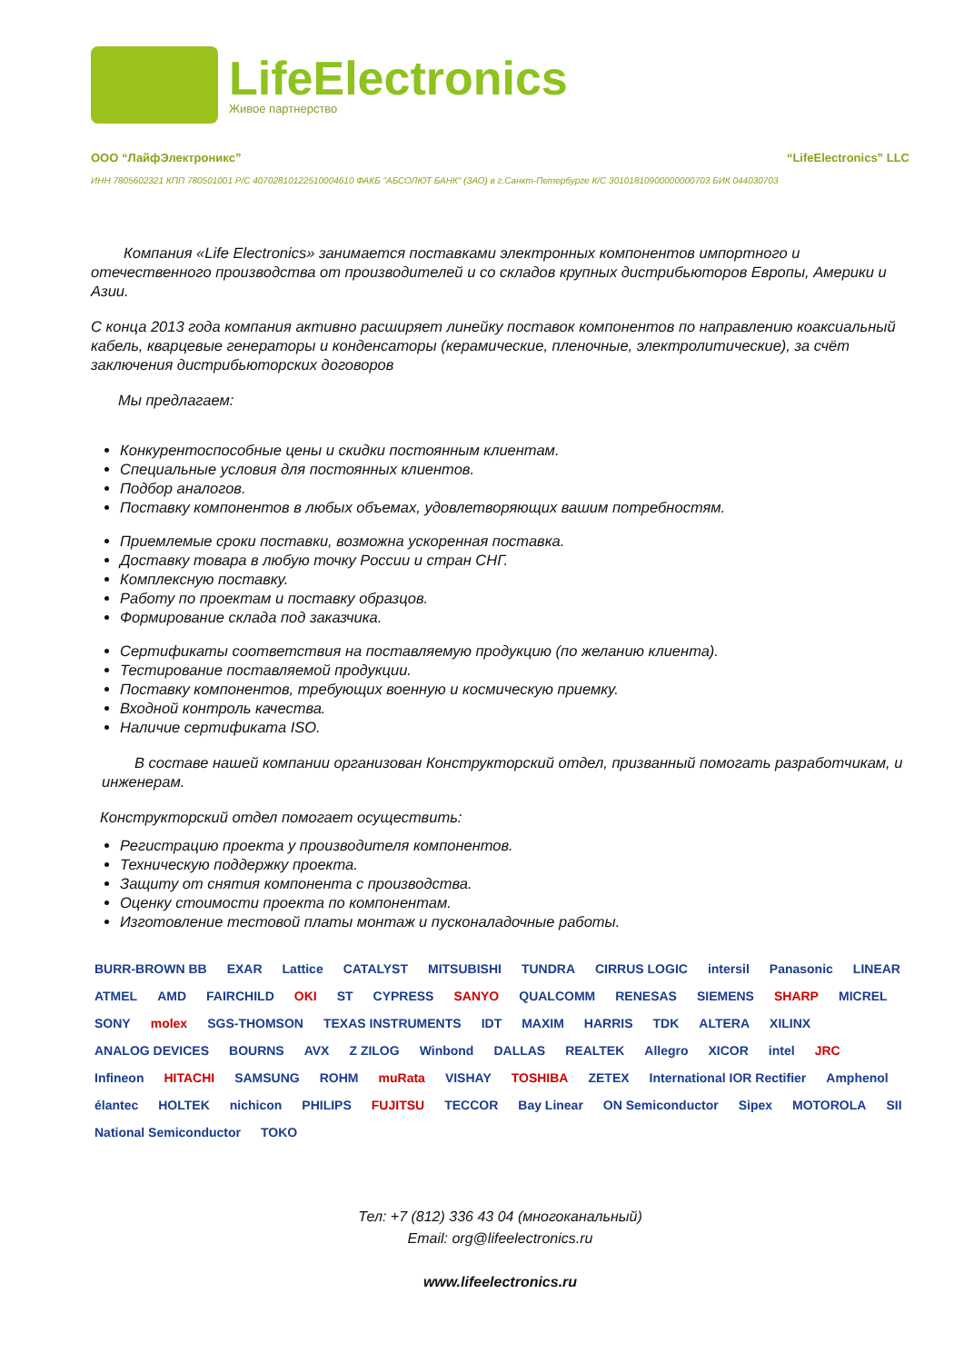LifeElectronics
Живое партнерство
ООО “ЛайфЭлектроникс” “LifeElectronics” LLC
ИНН 7805602321 КПП 780501001 Р/С 40702810122510004610 ФАКБ "АБСОЛЮТ БАНК" (ЗАО) в г.Санкт-Петербурге К/С 30101810900000000703 БИК 044030703
Компания «Life Electronics» занимается поставками электронных компонентов импортного и отечественного производства от производителей и со складов крупных дистрибьюторов Европы, Америки и Азии.
С конца 2013 года компания активно расширяет линейку поставок компонентов по направлению коаксиальный кабель, кварцевые генераторы и конденсаторы (керамические, пленочные, электролитические), за счёт заключения дистрибьюторских договоров
Мы предлагаем:
Конкурентоспособные цены и скидки постоянным клиентам.
Специальные условия для постоянных клиентов.
Подбор аналогов.
Поставку компонентов в любых объемах, удовлетворяющих вашим потребностям.
Приемлемые сроки поставки, возможна ускоренная поставка.
Доставку товара в любую точку России и стран СНГ.
Комплексную поставку.
Работу по проектам и поставку образцов.
Формирование склада под заказчика.
Сертификаты соответствия на поставляемую продукцию (по желанию клиента).
Тестирование поставляемой продукции.
Поставку компонентов, требующих военную и космическую приемку.
Входной контроль качества.
Наличие сертификата ISO.
В составе нашей компании организован Конструкторский отдел, призванный помогать разработчикам, и инженерам.
Конструкторский отдел помогает осуществить:
Регистрацию проекта у производителя компонентов.
Техническую поддержку проекта.
Защиту от снятия компонента с производства.
Оценку стоимости проекта по компонентам.
Изготовление тестовой платы монтаж и пусконаладочные работы.
BURR-BROWN BB EXAR Lattice CATALYST MITSUBISHI TUNDRA CIRRUS LOGIC intersil Panasonic LINEAR ATMEL AMD FAIRCHILD OKI ST CYPRESS SANYO QUALCOMM RENESAS SIEMENS SHARP MICREL SONY molex SGS-THOMSON TEXAS INSTRUMENTS IDT MAXIM HARRIS TDK ALTERA XILINX ANALOG DEVICES BOURNS AVX Z ZILOG Winbond DALLAS REALTEK Allegro XICOR intel JRC Infineon HITACHI SAMSUNG ROHM muRata VISHAY TOSHIBA ZETEX International IOR Rectifier Amphenol élantec HOLTEK nichicon PHILIPS FUJITSU TECCOR Bay Linear ON Semiconductor Sipex MOTOROLA SII National Semiconductor TOKO
Тел: +7 (812) 336 43 04 (многоканальный)
Email: org@lifeelectronics.ru
www.lifeelectronics.ru